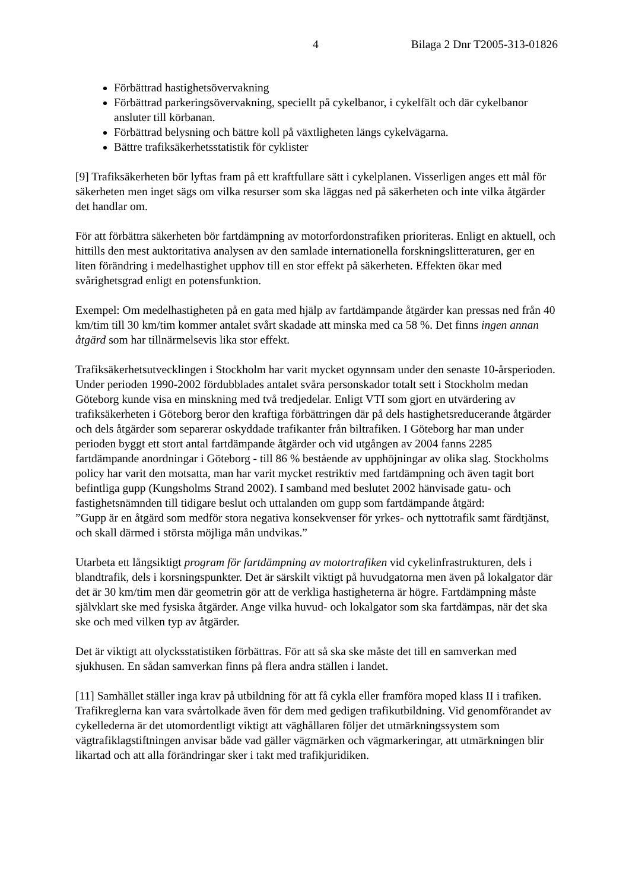4 Bilaga 2 Dnr T2005-313-01826
Förbättrad hastighetsövervakning
Förbättrad parkeringsövervakning, speciellt på cykelbanor, i cykelfält och där cykelbanor ansluter till körbanan.
Förbättrad belysning och bättre koll på växtligheten längs cykelvägarna.
Bättre trafiksäkerhetsstatistik för cyklister
[9] Trafiksäkerheten bör lyftas fram på ett kraftfullare sätt i cykelplanen. Visserligen anges ett mål för säkerheten men inget sägs om vilka resurser som ska läggas ned på säkerheten och inte vilka åtgärder det handlar om.
För att förbättra säkerheten bör fartdämpning av motorfordonstrafiken prioriteras. Enligt en aktuell, och hittills den mest auktoritativa analysen av den samlade internationella forskningslitteraturen, ger en liten förändring i medelhastighet upphov till en stor effekt på säkerheten. Effekten ökar med svårighetsgrad enligt en potensfunktion.
Exempel: Om medelhastigheten på en gata med hjälp av fartdämpande åtgärder kan pressas ned från 40 km/tim till 30 km/tim kommer antalet svårt skadade att minska med ca 58 %. Det finns ingen annan åtgärd som har tillnärmelsevis lika stor effekt.
Trafiksäkerhetsutvecklingen i Stockholm har varit mycket ogynnsam under den senaste 10-årsperioden. Under perioden 1990-2002 fördubblades antalet svåra personskador totalt sett i Stockholm medan Göteborg kunde visa en minskning med två tredjedelar. Enligt VTI som gjort en utvärdering av trafiksäkerheten i Göteborg beror den kraftiga förbättringen där på dels hastighetsreducerande åtgärder och dels åtgärder som separerar oskyddade trafikanter från biltrafiken. I Göteborg har man under perioden byggt ett stort antal fartdämpande åtgärder och vid utgången av 2004 fanns 2285 fartdämpande anordningar i Göteborg - till 86 % bestående av upphöjningar av olika slag. Stockholms policy har varit den motsatta, man har varit mycket restriktiv med fartdämpning och även tagit bort befintliga gupp (Kungsholms Strand 2002). I samband med beslutet 2002 hänvisade gatu- och fastighetsnämnden till tidigare beslut och uttalanden om gupp som fartdämpande åtgärd:
”Gupp är en åtgärd som medför stora negativa konsekvenser för yrkes- och nyttotrafik samt färdtjänst, och skall därmed i största möjliga mån undvikas.”
Utarbeta ett långsiktigt program för fartdämpning av motortrafiken vid cykelinfrastrukturen, dels i blandtrafik, dels i korsningspunkter. Det är särskilt viktigt på huvudgatorna men även på lokalgator där det är 30 km/tim men där geometrin gör att de verkliga hastigheterna är högre. Fartdämpning måste självklart ske med fysiska åtgärder. Ange vilka huvud- och lokalgator som ska fartdämpas, när det ska ske och med vilken typ av åtgärder.
Det är viktigt att olycksstatistiken förbättras. För att så ska ske måste det till en samverkan med sjukhusen. En sådan samverkan finns på flera andra ställen i landet.
[11] Samhället ställer inga krav på utbildning för att få cykla eller framföra moped klass II i trafiken. Trafikreglerna kan vara svårtolkade även för dem med gedigen trafikutbildning. Vid genomförandet av cykellederna är det utomordentligt viktigt att väghållaren följer det utmärkningssystem som vägtrafiklagstiftningen anvisar både vad gäller vägmärken och vägmarkeringar, att utmärkningen blir likartad och att alla förändringar sker i takt med trafikjuridiken.